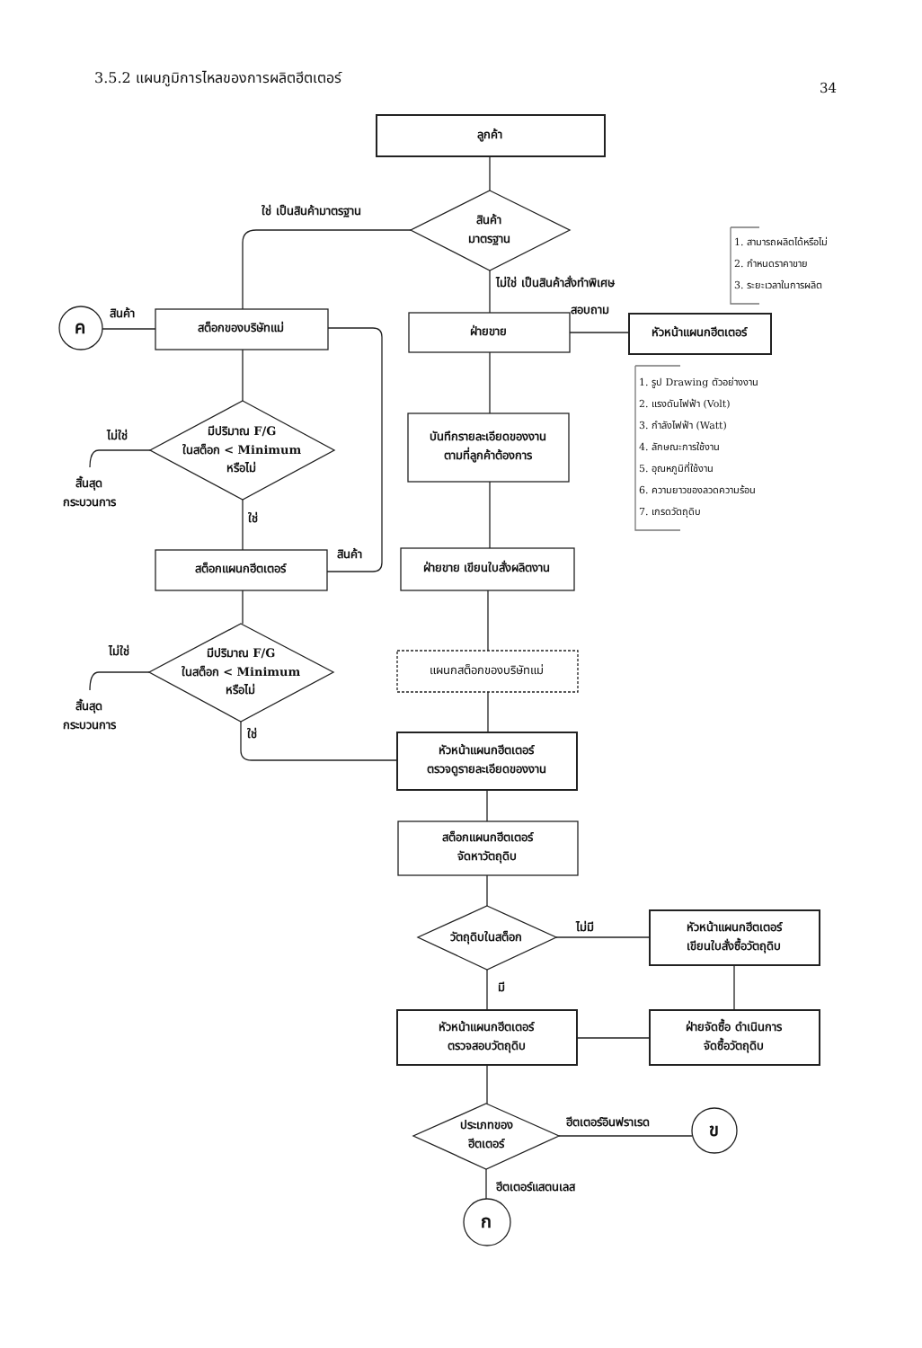3.5.2 แผนภูมิการไหลของการผลิตฮีตเตอร์
34
ลูกค้า
ใช่ เป็นสินค้ามาตรฐาน
สินค้า
มาตรฐาน
1. สามารถผลิตได้หรือไม่
2. กำหนดราคาขาย
3. ระยะเวลาในการผลิต
ไม่ใช่ เป็นสินค้าสั่งทำพิเศษ
สอบถาม
ค
สินค้า
สต็อกของบริษัทแม่
ฝ่ายขาย
หัวหน้าแผนกฮีตเตอร์
1. รูป Drawing ตัวอย่างงาน
2. แรงดันไฟฟ้า (Volt)
3. กำลังไฟฟ้า (Watt)
4. ลักษณะการใช้งาน
5. อุณหภูมิที่ใช้งาน
6. ความยาวของลวดความร้อน
7. เกรดวัตถุดิบ
มีปริมาณ F/G
ในสต็อก < Minimum
หรือไม่
ไม่ใช่
สิ้นสุด
กระบวนการ
บันทึกรายละเอียดของงาน
ตามที่ลูกค้าต้องการ
ใช่
สต็อกแผนกฮีตเตอร์
สินค้า
ฝ่ายขาย เขียนใบสั่งผลิตงาน
มีปริมาณ F/G
ในสต็อก < Minimum
หรือไม่
ไม่ใช่
สิ้นสุด
กระบวนการ
แผนกสต็อกของบริษัทแม่
ใช่
หัวหน้าแผนกฮีตเตอร์
ตรวจดูรายละเอียดของงาน
สต็อกแผนกฮีตเตอร์
จัดหาวัตถุดิบ
วัตถุดิบในสต็อก
ไม่มี
หัวหน้าแผนกฮีตเตอร์
เขียนใบสั่งซื้อวัตถุดิบ
มี
หัวหน้าแผนกฮีตเตอร์
ตรวจสอบวัตถุดิบ
ฝ่ายจัดซื้อ ดำเนินการ
จัดซื้อวัตถุดิบ
ประเภทของ
ฮีตเตอร์
ฮีตเตอร์อินฟราเรด
ข
ฮีตเตอร์แสตนเลส
ก